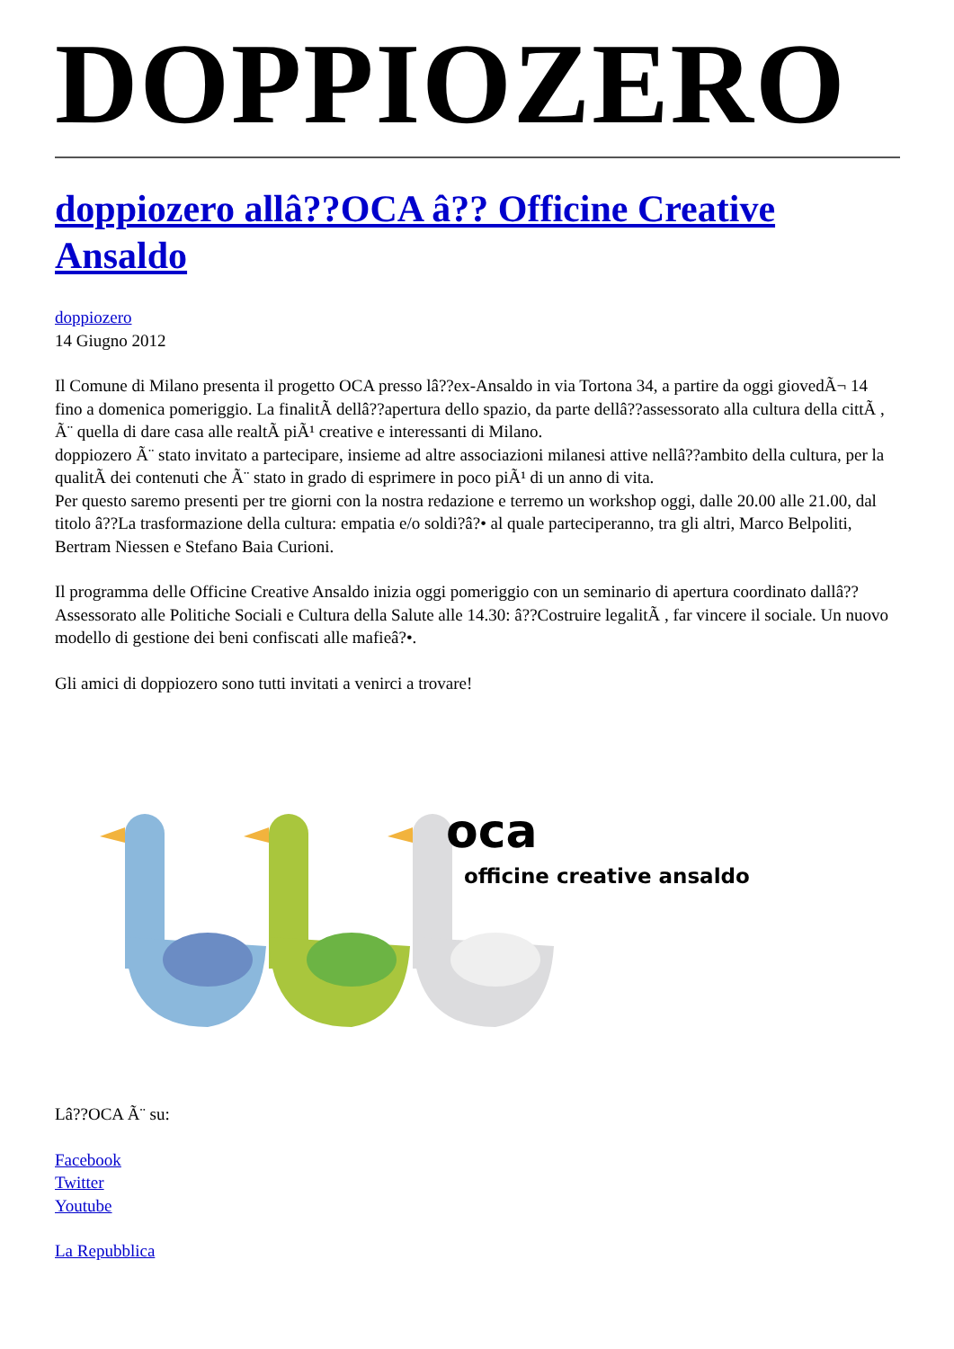DOPPIOZERO
doppiozero allâ??OCA â?? Officine Creative Ansaldo
doppiozero
14 Giugno 2012
Il Comune di Milano presenta il progetto OCA presso lâ??ex-Ansaldo in via Tortona 34, a partire da oggi giovedÃ¬ 14 fino a domenica pomeriggio. La finalitÃ dellâ??apertura dello spazio, da parte dellâ??assessorato alla cultura della cittÃ , Ã¨ quella di dare casa alle realtÃ piÃ¹ creative e interessanti di Milano.
doppiozero Ã¨ stato invitato a partecipare, insieme ad altre associazioni milanesi attive nellâ??ambito della cultura, per la qualitÃ dei contenuti che Ã¨ stato in grado di esprimere in poco piÃ¹ di un anno di vita.
Per questo saremo presenti per tre giorni con la nostra redazione e terremo un workshop oggi, dalle 20.00 alle 21.00, dal titolo â??La trasformazione della cultura: empatia e/o soldi?â?• al quale parteciperanno, tra gli altri, Marco Belpoliti, Bertram Niessen e Stefano Baia Curioni.
Il programma delle Officine Creative Ansaldo inizia oggi pomeriggio con un seminario di apertura coordinato dallâ??Assessorato alle Politiche Sociali e Cultura della Salute alle 14.30: â??Costruire legalitÃ , far vincere il sociale. Un nuovo modello di gestione dei beni confiscati alle mafieâ?•.
Gli amici di doppiozero sono tutti invitati a venirci a trovare!
oca
officine creative ansaldo
Lâ??OCA Ã¨ su:
Facebook
Twitter
Youtube
La Repubblica